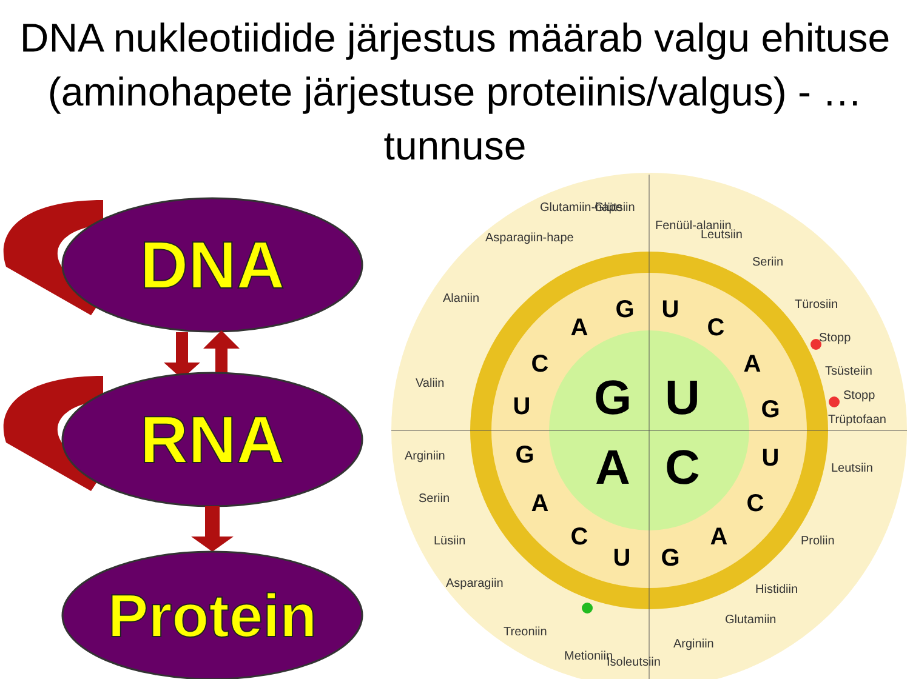DNA nukleotiidide järjestus määrab valgu ehituse (aminohapete järjestuse proteiinis/valgus) - …tunnuse
DNA
RNA
Protein
G
U
A
C
G
U
C
A
G
U
C
A
G
U
C
A
G
U
C
A
Alaniin
Valiin
Arginiin
Seriin
Lüsiin
Asparagiin
Treoniin
Metioniin
Isoleutsiin
Arginiin
Glutamiin
Histidiin
Proliin
Leutsiin
Trüptofaan
Stopp
Tsüsteiin
Stopp
Türosiin
Seriin
Leutsiin
Fenüül-alaniin
Glütsiin
Glutamiin-hape
Asparagiin-hape